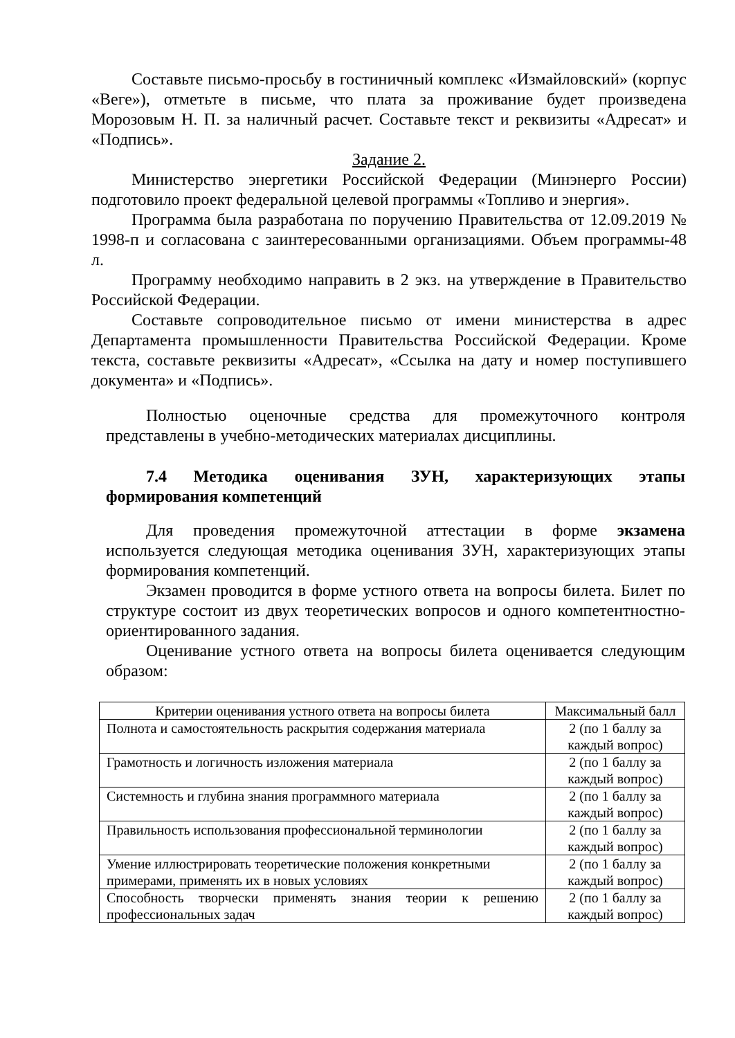Составьте письмо-просьбу в гостиничный комплекс «Измайловский» (корпус «Веге»), отметьте в письме, что плата за проживание будет произведена Морозовым Н. П. за наличный расчет. Составьте текст и реквизиты «Адресат» и «Подпись».
Задание 2.
Министерство энергетики Российской Федерации (Минэнерго России) подготовило проект федеральной целевой программы «Топливо и энергия».
Программа была разработана по поручению Правительства от 12.09.2019 № 1998-п и согласована с заинтересованными организациями. Объем программы-48 л.
Программу необходимо направить в 2 экз. на утверждение в Правительство Российской Федерации.
Составьте сопроводительное письмо от имени министерства в адрес Департамента промышленности Правительства Российской Федерации. Кроме текста, составьте реквизиты «Адресат», «Ссылка на дату и номер поступившего документа» и «Подпись».
Полностью оценочные средства для промежуточного контроля представлены в учебно-методических материалах дисциплины.
7.4 Методика оценивания ЗУН, характеризующих этапы формирования компетенций
Для проведения промежуточной аттестации в форме экзамена используется следующая методика оценивания ЗУН, характеризующих этапы формирования компетенций.
Экзамен проводится в форме устного ответа на вопросы билета. Билет по структуре состоит из двух теоретических вопросов и одного компетентностно-ориентированного задания.
Оценивание устного ответа на вопросы билета оценивается следующим образом:
| Критерии оценивания устного ответа на вопросы билета | Максимальный балл |
| Полнота и самостоятельность раскрытия содержания материала | 2 (по 1 баллу за каждый вопрос) |
| Грамотность и логичность изложения материала | 2 (по 1 баллу за каждый вопрос) |
| Системность и глубина знания программного материала | 2 (по 1 баллу за каждый вопрос) |
| Правильность использования профессиональной терминологии | 2 (по 1 баллу за каждый вопрос) |
| Умение иллюстрировать теоретические положения конкретными примерами, применять их в новых условиях | 2 (по 1 баллу за каждый вопрос) |
| Способность творчески применять знания теории к решению профессиональных задач | 2 (по 1 баллу за каждый вопрос) |